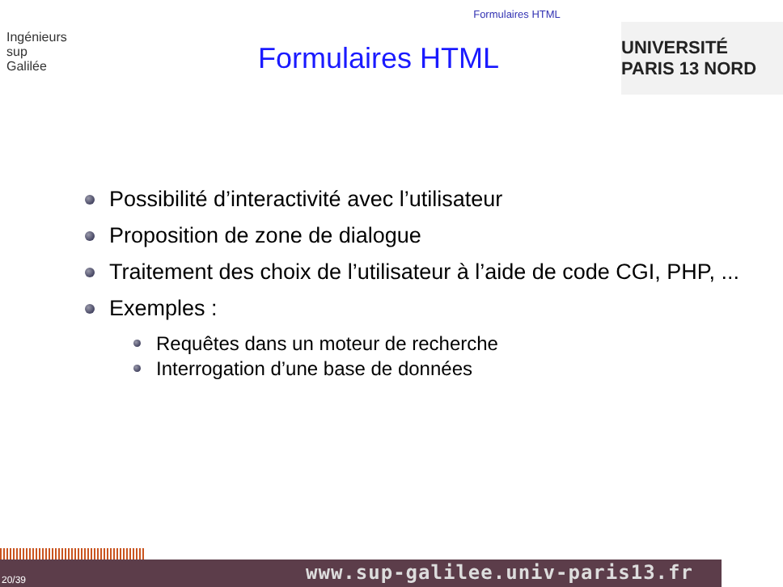Formulaires HTML
Ingénieurs
sup
Galilée
Formulaires HTML
UNIVERSITÉ PARIS 13 NORD
Possibilité d’interactivité avec l’utilisateur
Proposition de zone de dialogue
Traitement des choix de l’utilisateur à l’aide de code CGI, PHP, ...
Exemples :
Requêtes dans un moteur de recherche
Interrogation d’une base de données
20/39 www.sup-galilee.univ-paris13.fr